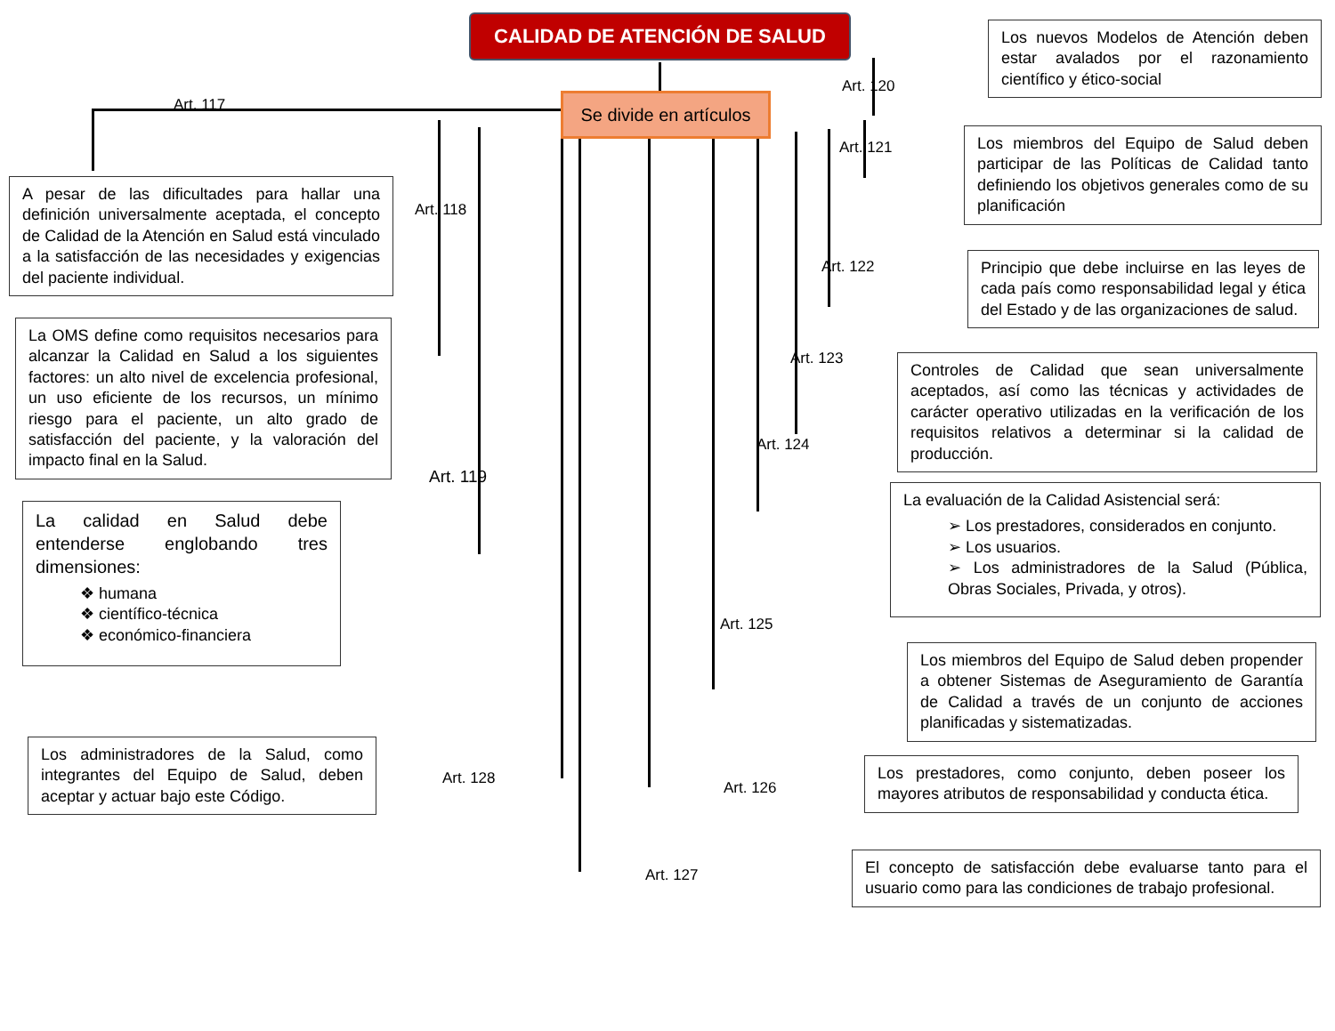CALIDAD DE ATENCIÓN DE SALUD
Se divide en artículos
Art. 117
A pesar de las dificultades para hallar una definición universalmente aceptada, el concepto de Calidad de la Atención en Salud está vinculado a la satisfacción de las necesidades y exigencias del paciente individual.
Art. 118
La OMS define como requisitos necesarios para alcanzar la Calidad en Salud a los siguientes factores: un alto nivel de excelencia profesional, un uso eficiente de los recursos, un mínimo riesgo para el paciente, un alto grado de satisfacción del paciente, y la valoración del impacto final en la Salud.
Art. 119
La calidad en Salud debe entenderse englobando tres dimensiones:
❖ humana
❖ científico-técnica
❖ económico-financiera
Los administradores de la Salud, como integrantes del Equipo de Salud, deben aceptar y actuar bajo este Código.
Art. 128
Art. 120
Los nuevos Modelos de Atención deben estar avalados por el razonamiento científico y ético-social
Art. 121
Los miembros del Equipo de Salud deben participar de las Políticas de Calidad tanto definiendo los objetivos generales como de su planificación
Art. 122
Principio que debe incluirse en las leyes de cada país como responsabilidad legal y ética del Estado y de las organizaciones de salud.
Art. 123
Controles de Calidad que sean universalmente aceptados, así como las técnicas y actividades de carácter operativo utilizadas en la verificación de los requisitos relativos a determinar si la calidad de producción.
Art. 124
La evaluación de la Calidad Asistencial será:
➢ Los prestadores, considerados en conjunto.
➢ Los usuarios.
➢ Los administradores de la Salud (Pública, Obras Sociales, Privada, y otros).
Art. 125
Los miembros del Equipo de Salud deben propender a obtener Sistemas de Aseguramiento de Garantía de Calidad a través de un conjunto de acciones planificadas y sistematizadas.
Art. 126
Los prestadores, como conjunto, deben poseer los mayores atributos de responsabilidad y conducta ética.
Art. 127
El concepto de satisfacción debe evaluarse tanto para el usuario como para las condiciones de trabajo profesional.